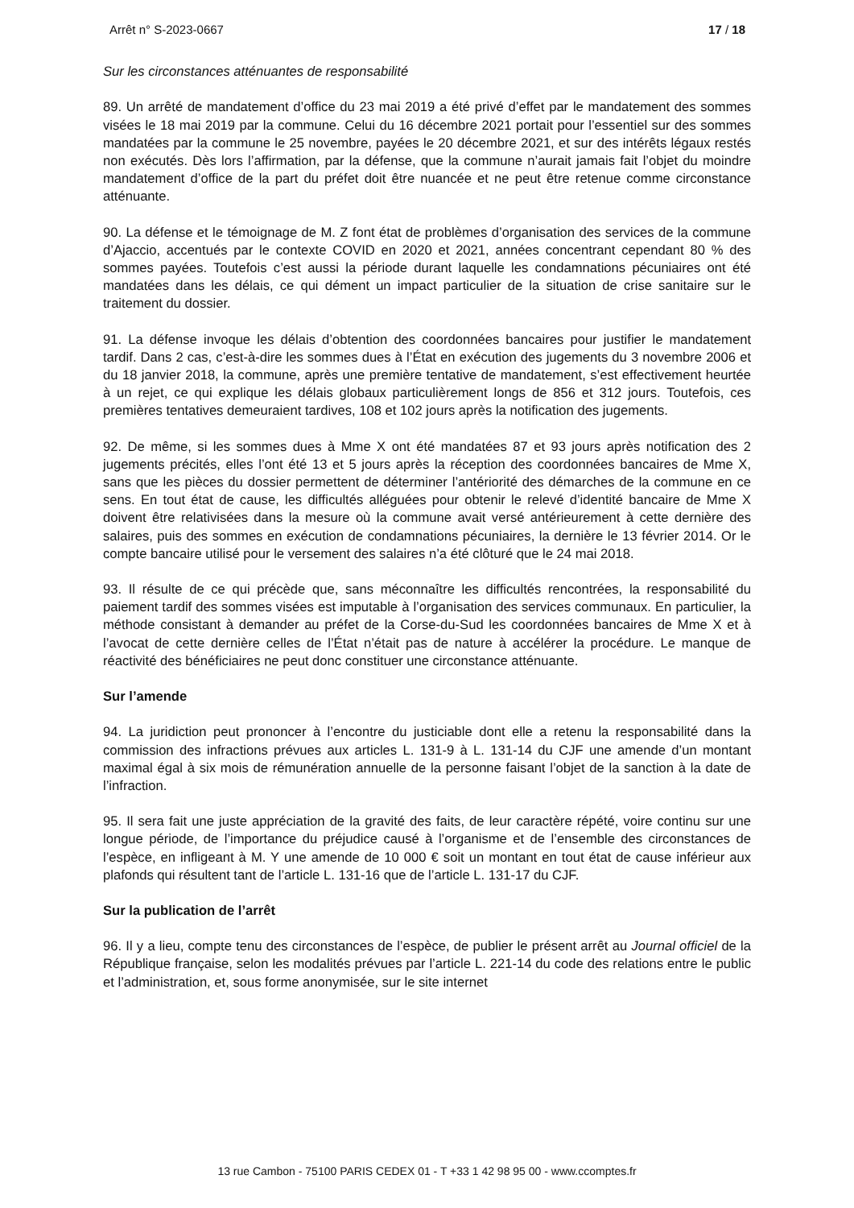Arrêt n° S-2023-0667 17 / 18
Sur les circonstances atténuantes de responsabilité
89. Un arrêté de mandatement d’office du 23 mai 2019 a été privé d’effet par le mandatement des sommes visées le 18 mai 2019 par la commune. Celui du 16 décembre 2021 portait pour l’essentiel sur des sommes mandatées par la commune le 25 novembre, payées le 20 décembre 2021, et sur des intérêts légaux restés non exécutés. Dès lors l’affirmation, par la défense, que la commune n’aurait jamais fait l’objet du moindre mandatement d’office de la part du préfet doit être nuancée et ne peut être retenue comme circonstance atténuante.
90. La défense et le témoignage de M. Z font état de problèmes d’organisation des services de la commune d’Ajaccio, accentués par le contexte COVID en 2020 et 2021, années concentrant cependant 80 % des sommes payées. Toutefois c’est aussi la période durant laquelle les condamnations pécuniaires ont été mandatées dans les délais, ce qui dément un impact particulier de la situation de crise sanitaire sur le traitement du dossier.
91. La défense invoque les délais d’obtention des coordonnées bancaires pour justifier le mandatement tardif. Dans 2 cas, c’est-à-dire les sommes dues à l’État en exécution des jugements du 3 novembre 2006 et du 18 janvier 2018, la commune, après une première tentative de mandatement, s’est effectivement heurtée à un rejet, ce qui explique les délais globaux particulièrement longs de 856 et 312 jours. Toutefois, ces premières tentatives demeuraient tardives, 108 et 102 jours après la notification des jugements.
92. De même, si les sommes dues à Mme X ont été mandatées 87 et 93 jours après notification des 2 jugements précités, elles l’ont été 13 et 5 jours après la réception des coordonnées bancaires de Mme X, sans que les pièces du dossier permettent de déterminer l’antériorité des démarches de la commune en ce sens. En tout état de cause, les difficultés alléguées pour obtenir le relevé d’identité bancaire de Mme X doivent être relativisées dans la mesure où la commune avait versé antérieurement à cette dernière des salaires, puis des sommes en exécution de condamnations pécuniaires, la dernière le 13 février 2014. Or le compte bancaire utilisé pour le versement des salaires n’a été clôturé que le 24 mai 2018.
93. Il résulte de ce qui précède que, sans méconnaître les difficultés rencontrées, la responsabilité du paiement tardif des sommes visées est imputable à l’organisation des services communaux. En particulier, la méthode consistant à demander au préfet de la Corse-du-Sud les coordonnées bancaires de Mme X et à l’avocat de cette dernière celles de l’État n’était pas de nature à accélérer la procédure. Le manque de réactivité des bénéficiaires ne peut donc constituer une circonstance atténuante.
Sur l’amende
94. La juridiction peut prononcer à l’encontre du justiciable dont elle a retenu la responsabilité dans la commission des infractions prévues aux articles L. 131-9 à L. 131-14 du CJF une amende d’un montant maximal égal à six mois de rémunération annuelle de la personne faisant l’objet de la sanction à la date de l’infraction.
95. Il sera fait une juste appréciation de la gravité des faits, de leur caractère répété, voire continu sur une longue période, de l’importance du préjudice causé à l’organisme et de l’ensemble des circonstances de l’espèce, en infligeant à M. Y une amende de 10 000 € soit un montant en tout état de cause inférieur aux plafonds qui résultent tant de l’article L. 131-16 que de l’article L. 131-17 du CJF.
Sur la publication de l’arrêt
96. Il y a lieu, compte tenu des circonstances de l’espèce, de publier le présent arrêt au Journal officiel de la République française, selon les modalités prévues par l’article L. 221-14 du code des relations entre le public et l’administration, et, sous forme anonymisée, sur le site internet
13 rue Cambon - 75100 PARIS CEDEX 01 - T +33 1 42 98 95 00 - www.ccomptes.fr